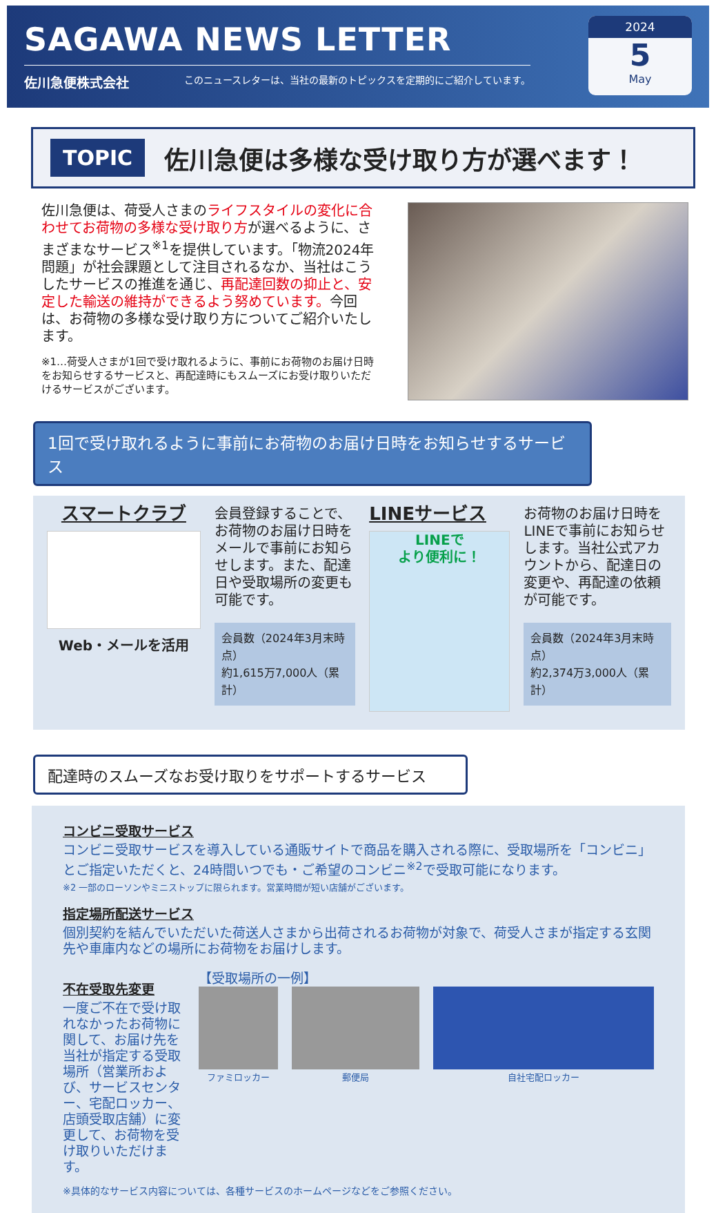SAGAWA NEWS LETTER
佐川急便株式会社 このニュースレターは、当社の最新のトピックスを定期的にご紹介しています。
2024
5
May
TOPIC
佐川急便は多様な受け取り方が選べます！
佐川急便は、荷受人さまのライフスタイルの変化に合わせてお荷物の多様な受け取り方が選べるように、さまざまなサービス<sup>※1</sup>を提供しています。「物流2024年問題」が社会課題として注目されるなか、当社はこうしたサービスの推進を通じ、再配達回数の抑止と、安定した輸送の維持ができるよう努めています。今回は、お荷物の多様な受け取り方についてご紹介いたします。
※1…荷受人さまが1回で受け取れるように、事前にお荷物のお届け日時をお知らせするサービスと、再配達時にもスムーズにお受け取りいただけるサービスがございます。
1回で受け取れるように事前にお荷物のお届け日時をお知らせするサービス
スマートクラブ
Web・メールを活用
会員登録することで、お荷物のお届け日時をメールで事前にお知らせします。また、配達日や受取場所の変更も可能です。
会員数（2024年3月末時点）
約1,615万7,000人（累計）
LINEサービス
LINEで
より便利に！
お荷物のお届け日時をLINEで事前にお知らせします。当社公式アカウントから、配達日の変更や、再配達の依頼が可能です。
会員数（2024年3月末時点）
約2,374万3,000人（累計）
配達時のスムーズなお受け取りをサポートするサービス
コンビニ受取サービス
コンビニ受取サービスを導入している通販サイトで商品を購入される際に、受取場所を「コンビニ」とご指定いただくと、24時間いつでも・ご希望のコンビニ<sup>※2</sup>で受取可能になります。
※2 一部のローソンやミニストップに限られます。営業時間が短い店舗がございます。
指定場所配送サービス
個別契約を結んでいただいた荷送人さまから出荷されるお荷物が対象で、荷受人さまが指定する玄関先や車庫内などの場所にお荷物をお届けします。
不在受取先変更
一度ご不在で受け取れなかったお荷物に関して、お届け先を当社が指定する受取場所（営業所および、サービスセンター、宅配ロッカー、店頭受取店舗）に変更して、お荷物を受け取りいただけます。
【受取場所の一例】
ファミロッカー 郵便局 自社宅配ロッカー
※具体的なサービス内容については、各種サービスのホームページなどをご参照ください。